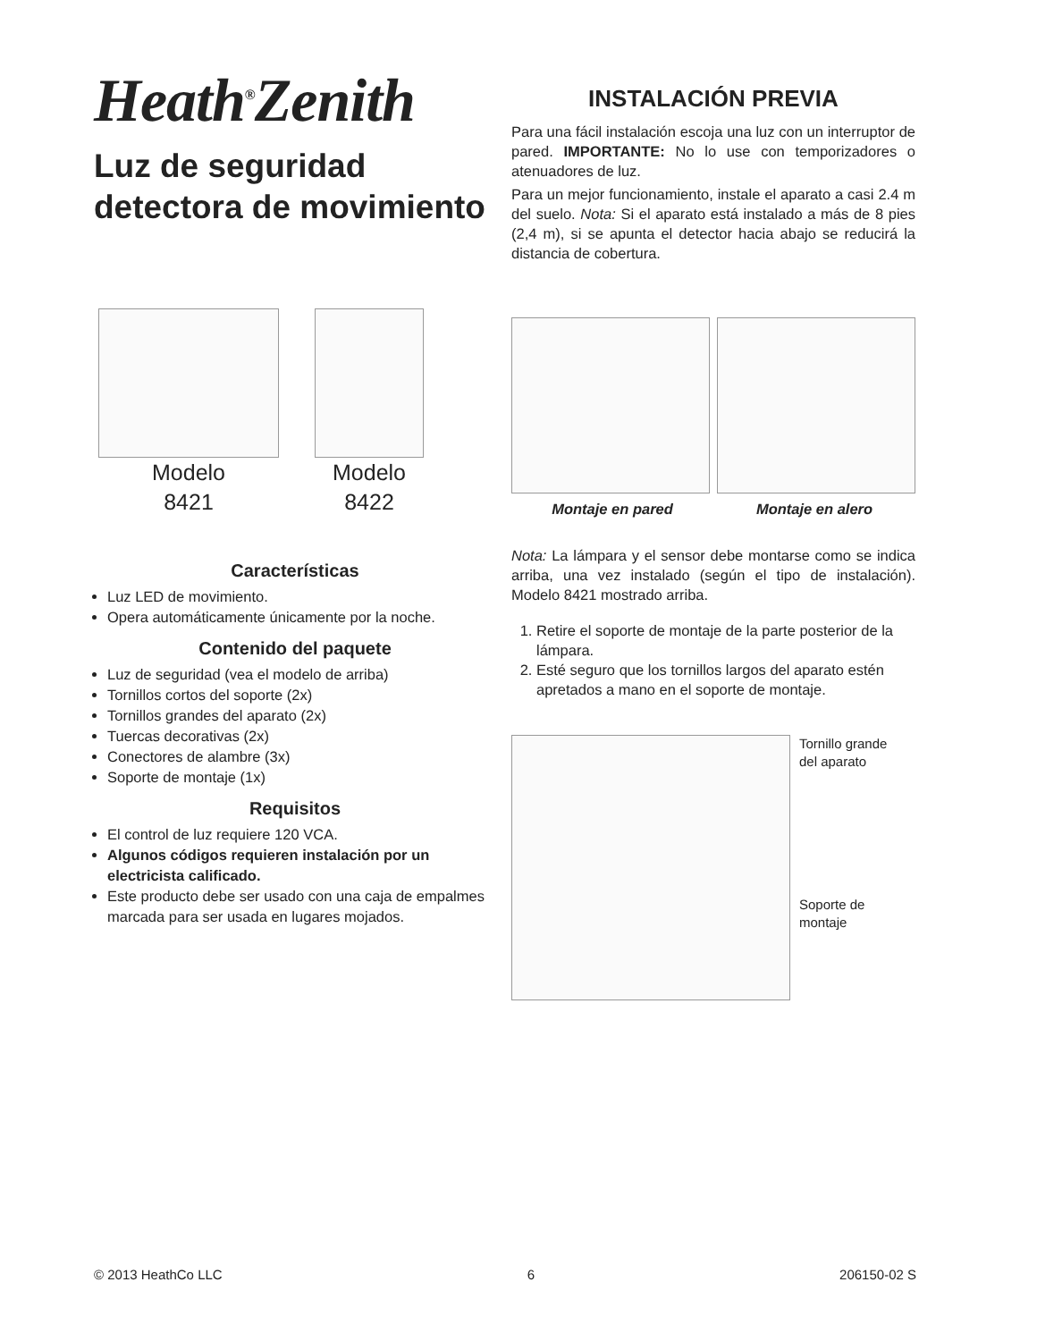Heath<sup>®</sup>Zenith
Luz de seguridad detectora de movimiento
INSTALACIÓN PREVIA
Para una fácil instalación escoja una luz con un interruptor de pared. IMPORTANTE: No lo use con temporizadores o atenuadores de luz.
Para un mejor funcionamiento, instale el aparato a casi 2.4 m del suelo. Nota: Si el aparato está instalado a más de 8 pies (2,4 m), si se apunta el detector hacia abajo se reducirá la distancia de cobertura.
Modelo
8421
Modelo
8422
Montaje en pared Montaje en alero
Características
Luz LED de movimiento.
Opera automáticamente únicamente por la noche.
Contenido del paquete
Luz de seguridad (vea el modelo de arriba)
Tornillos cortos del soporte (2x)
Tornillos grandes del aparato (2x)
Tuercas decorativas (2x)
Conectores de alambre (3x)
Soporte de montaje (1x)
Requisitos
El control de luz requiere 120 VCA.
Algunos códigos requieren instalación por un electricista calificado.
Este producto debe ser usado con una caja de empalmes marcada para ser usada en lugares mojados.
Nota: La lámpara y el sensor debe montarse como se indica arriba, una vez instalado (según el tipo de instalación). Modelo 8421 mostrado arriba.
1. Retire el soporte de montaje de la parte posterior de la lámpara.
2. Esté seguro que los tornillos largos del aparato estén apretados a mano en el soporte de montaje.
Tornillo grande
del aparato
Soporte de
montaje
© 2013 HeathCo LLC 6 206150-02 S